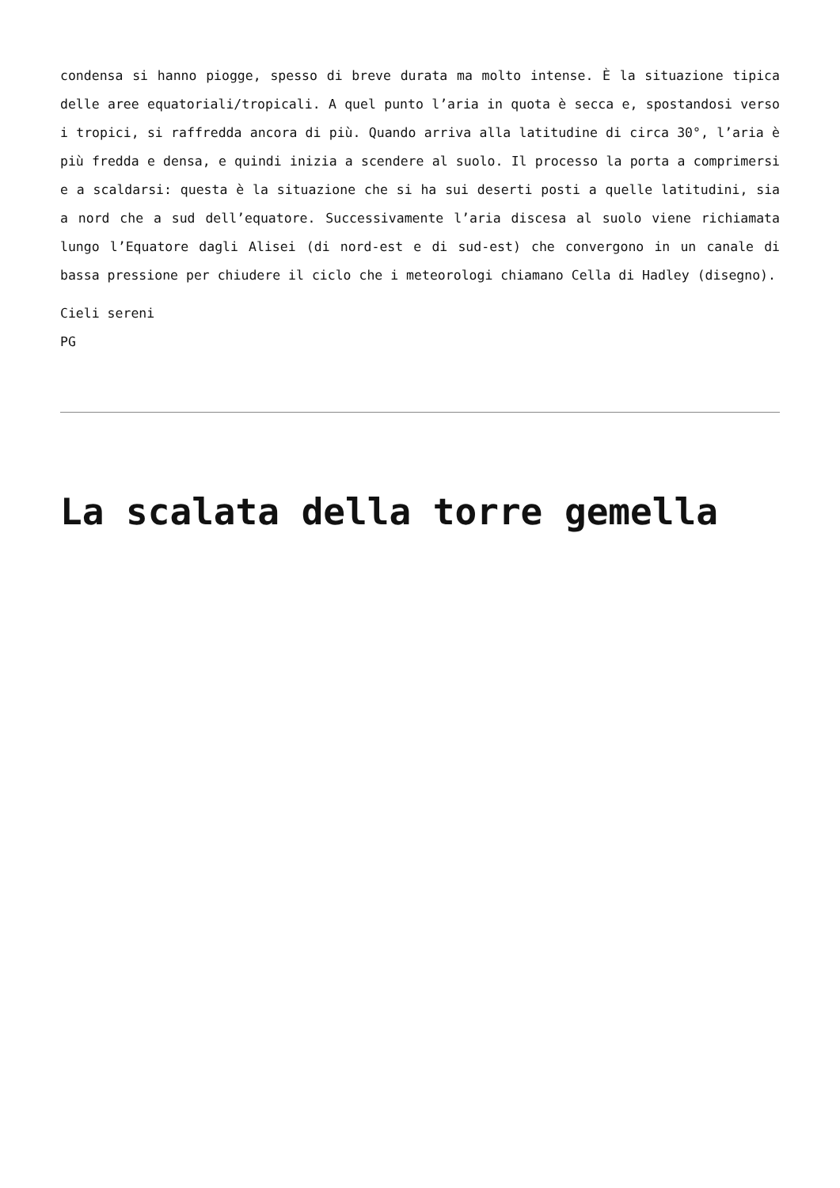condensa si hanno piogge, spesso di breve durata ma molto intense. È la situazione tipica delle aree equatoriali/tropicali. A quel punto l’aria in quota è secca e, spostandosi verso i tropici, si raffredda ancora di più. Quando arriva alla latitudine di circa 30°, l’aria è più fredda e densa, e quindi inizia a scendere al suolo. Il processo la porta a comprimersi e a scaldarsi: questa è la situazione che si ha sui deserti posti a quelle latitudini, sia a nord che a sud dell’equatore. Successivamente l’aria discesa al suolo viene richiamata lungo l’Equatore dagli Alisei (di nord-est e di sud-est) che convergono in un canale di bassa pressione per chiudere il ciclo che i meteorologi chiamano Cella di Hadley (disegno).
Cieli sereni
PG
La scalata della torre gemella